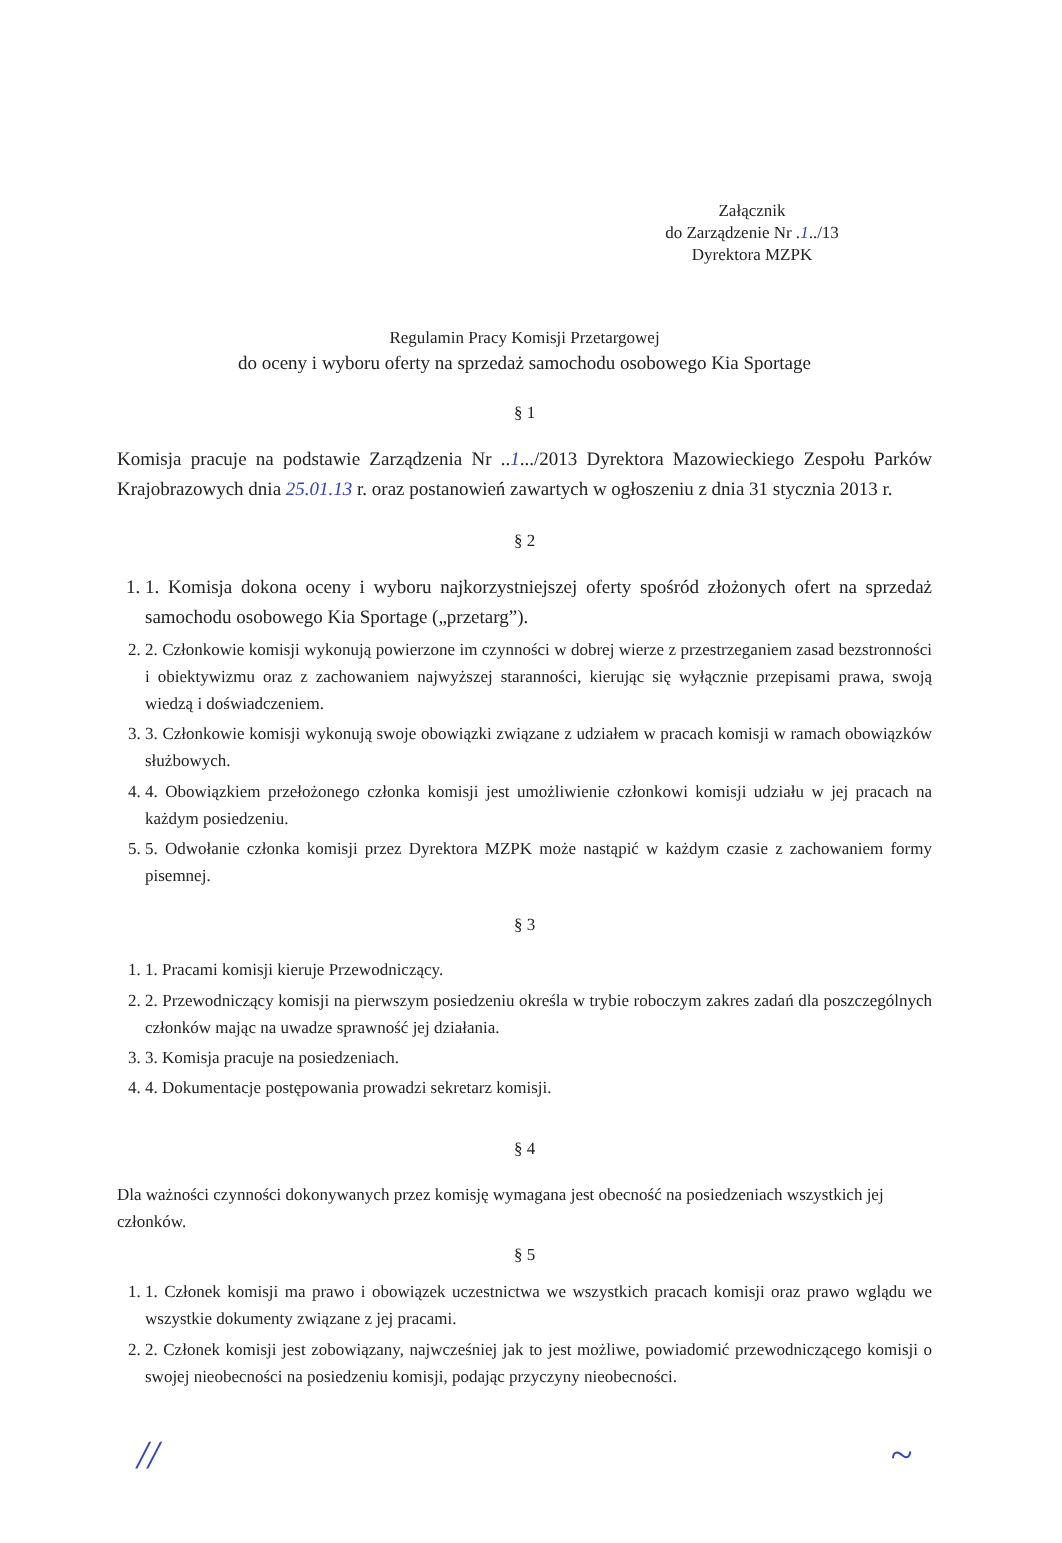Załącznik
do Zarządzenie Nr .1../13
Dyrektora MZPK
Regulamin Pracy Komisji Przetargowej
do oceny i wyboru oferty na sprzedaż samochodu osobowego Kia Sportage
§ 1
Komisja pracuje na podstawie Zarządzenia Nr ..1.../2013 Dyrektora Mazowieckiego Zespołu Parków Krajobrazowych dnia 25.01.13 r. oraz postanowień zawartych w ogłoszeniu z dnia 31 stycznia 2013 r.
§ 2
1. 1. Komisja dokona oceny i wyboru najkorzystniejszej oferty spośród złożonych ofert na sprzedaż samochodu osobowego Kia Sportage („przetarg”).
2. 2. Członkowie komisji wykonują powierzone im czynności w dobrej wierze z przestrzeganiem zasad bezstronności i obiektywizmu oraz z zachowaniem najwyższej staranności, kierując się wyłącznie przepisami prawa, swoją wiedzą i doświadczeniem.
3. 3. Członkowie komisji wykonują swoje obowiązki związane z udziałem w pracach komisji w ramach obowiązków służbowych.
4. 4. Obowiązkiem przełożonego członka komisji jest umożliwienie członkowi komisji udziału w jej pracach na każdym posiedzeniu.
5. 5. Odwołanie członka komisji przez Dyrektora MZPK może nastąpić w każdym czasie z zachowaniem formy pisemnej.
§ 3
1. 1. Pracami komisji kieruje Przewodniczący.
2. 2. Przewodniczący komisji na pierwszym posiedzeniu określa w trybie roboczym zakres zadań dla poszczególnych członków mając na uwadze sprawność jej działania.
3. 3. Komisja pracuje na posiedzeniach.
4. 4. Dokumentacje postępowania prowadzi sekretarz komisji.
§ 4
Dla ważności czynności dokonywanych przez komisję wymagana jest obecność na posiedzeniach wszystkich jej członków.
§ 5
1. 1. Członek komisji ma prawo i obowiązek uczestnictwa we wszystkich pracach komisji oraz prawo wglądu we wszystkie dokumenty związane z jej pracami.
2. 2. Członek komisji jest zobowiązany, najwcześniej jak to jest możliwe, powiadomić przewodniczącego komisji o swojej nieobecności na posiedzeniu komisji, podając przyczyny nieobecności.
// ~